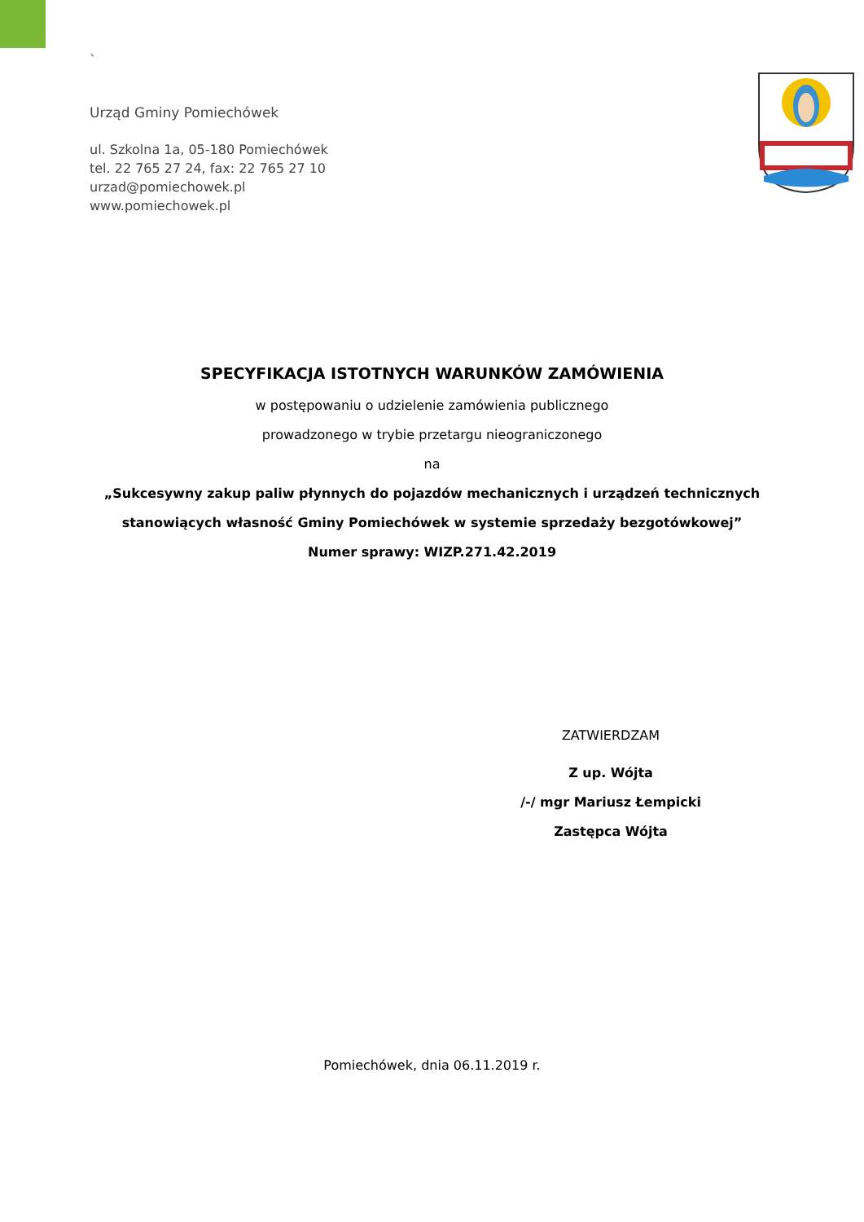`
Urząd Gminy Pomiechówek
ul. Szkolna 1a, 05-180 Pomiechówek
tel. 22 765 27 24, fax: 22 765 27 10
urzad@pomiechowek.pl
www.pomiechowek.pl
SPECYFIKACJA ISTOTNYCH WARUNKÓW ZAMÓWIENIA
w postępowaniu o udzielenie zamówienia publicznego
prowadzonego w trybie przetargu nieograniczonego
na
„Sukcesywny zakup paliw płynnych do pojazdów mechanicznych i urządzeń technicznych
stanowiących własność Gminy Pomiechówek w systemie sprzedaży bezgotówkowej”
Numer sprawy: WIZP.271.42.2019
ZATWIERDZAM
Z up. Wójta
/-/ mgr Mariusz Łempicki
Zastępca Wójta
Pomiechówek, dnia 06.11.2019 r.